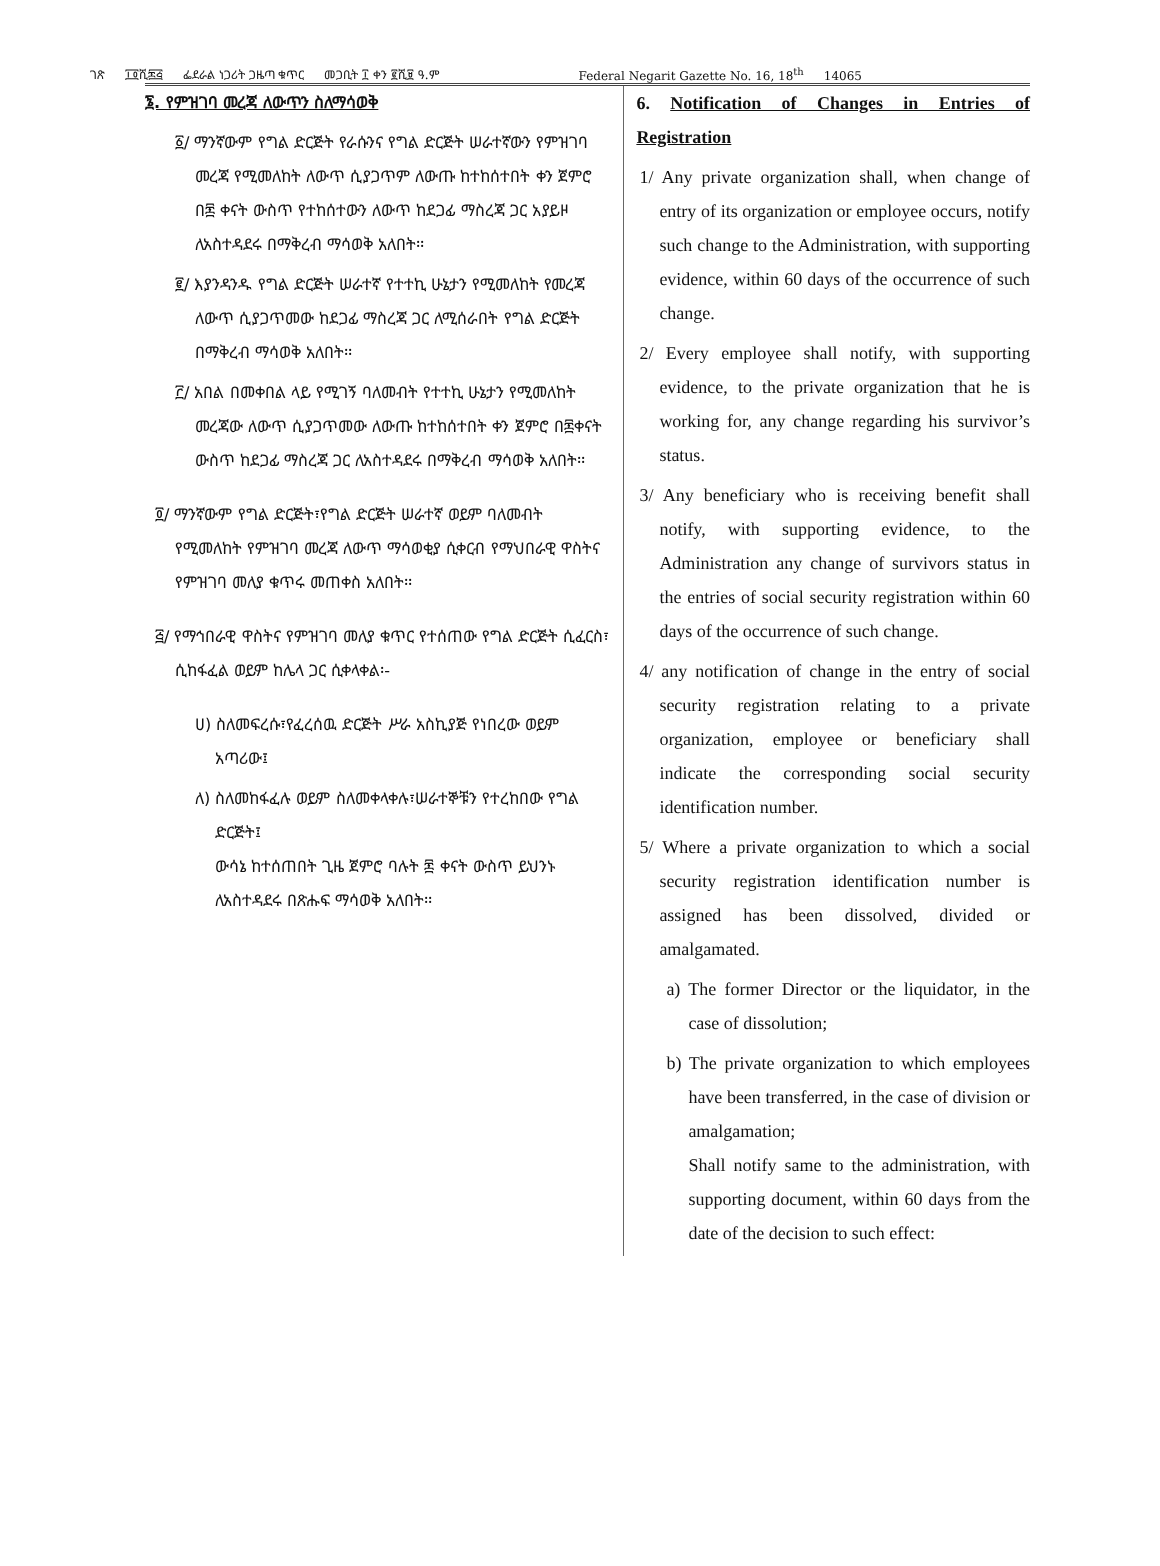ገጽ ፲፬ሺ፷፭ ፌደራል ነጋሪት ጋዜጣ ቁጥር መጋቢት ፲ ቀን ፪ሺ፱ ዓ.ም Federal Negarit Gazette No. 16, 18<sup>th</sup> 14065
፮. የምዝገባ መረጃ ለውጥን ስለማሳወቅ
፩/ ማንኛውም የግል ድርጅት የራሱንና የግል ድርጅት ሠራተኛውን የምዝገባ መረጃ የሚመለከት ለውጥ ሲያጋጥም ለውጡ ከተከሰተበት ቀን ጀምሮ በ፷ ቀናት ውስጥ የተከሰተውን ለውጥ ከደጋፊ ማስረጃ ጋር አያይዞ ለአስተዳደሩ በማቅረብ ማሳወቅ አለበት፡፡
፪/ እያንዳንዱ የግል ድርጅት ሠራተኛ የተተኪ ሁኔታን የሚመለከት የመረጃ ለውጥ ሲያጋጥመው ከደጋፊ ማስረጃ ጋር ለሚሰራበት የግል ድርጅት በማቅረብ ማሳወቅ አለበት፡፡
፫/ አበል በመቀበል ላይ የሚገኝ ባለመብት የተተኪ ሁኔታን የሚመለከት መረጃው ለውጥ ሲያጋጥመው ለውጡ ከተከሰተበት ቀን ጀምሮ በ፷ቀናት ውስጥ ከደጋፊ ማስረጃ ጋር ለአስተዳደሩ በማቅረብ ማሳወቅ አለበት፡፡
፬/ ማንኛውም የግል ድርጅት፣የግል ድርጅት ሠራተኛ ወይም ባለመብት የሚመለከት የምዝገባ መረጃ ለውጥ ማሳወቂያ ሲቀርብ የማህበራዊ ዋስትና የምዝገባ መለያ ቁጥሩ መጠቀስ አለበት፡፡
፭/ የማኅበራዊ ዋስትና የምዝገባ መለያ ቁጥር የተሰጠው የግል ድርጅት ሲፈርስ፣ ሲከፋፈል ወይም ከሌላ ጋር ሲቀላቀል፡-
ሀ) ስለመፍረሱ፣የፈረሰዉ ድርጅት ሥራ አስኪያጅ የነበረው ወይም አጣሪው፤
ለ) ስለመከፋፈሉ ወይም ስለመቀላቀሉ፣ሠራተኞቹን የተረከበው የግል ድርጅት፤
ውሳኔ ከተሰጠበት ጊዜ ጀምሮ ባሉት ፷ ቀናት ውስጥ ይህንኑ ለአስተዳደሩ በጽሑፍ ማሳወቅ አለበት፡፡
6. Notification of Changes in Entries of Registration
1/ Any private organization shall, when change of entry of its organization or employee occurs, notify such change to the Administration, with supporting evidence, within 60 days of the occurrence of such change.
2/ Every employee shall notify, with supporting evidence, to the private organization that he is working for, any change regarding his survivor’s status.
3/ Any beneficiary who is receiving benefit shall notify, with supporting evidence, to the Administration any change of survivors status in the entries of social security registration within 60 days of the occurrence of such change.
4/ any notification of change in the entry of social security registration relating to a private organization, employee or beneficiary shall indicate the corresponding social security identification number.
5/ Where a private organization to which a social security registration identification number is assigned has been dissolved, divided or amalgamated.
a) The former Director or the liquidator, in the case of dissolution;
b) The private organization to which employees have been transferred, in the case of division or amalgamation;
Shall notify same to the administration, with supporting document, within 60 days from the date of the decision to such effect: